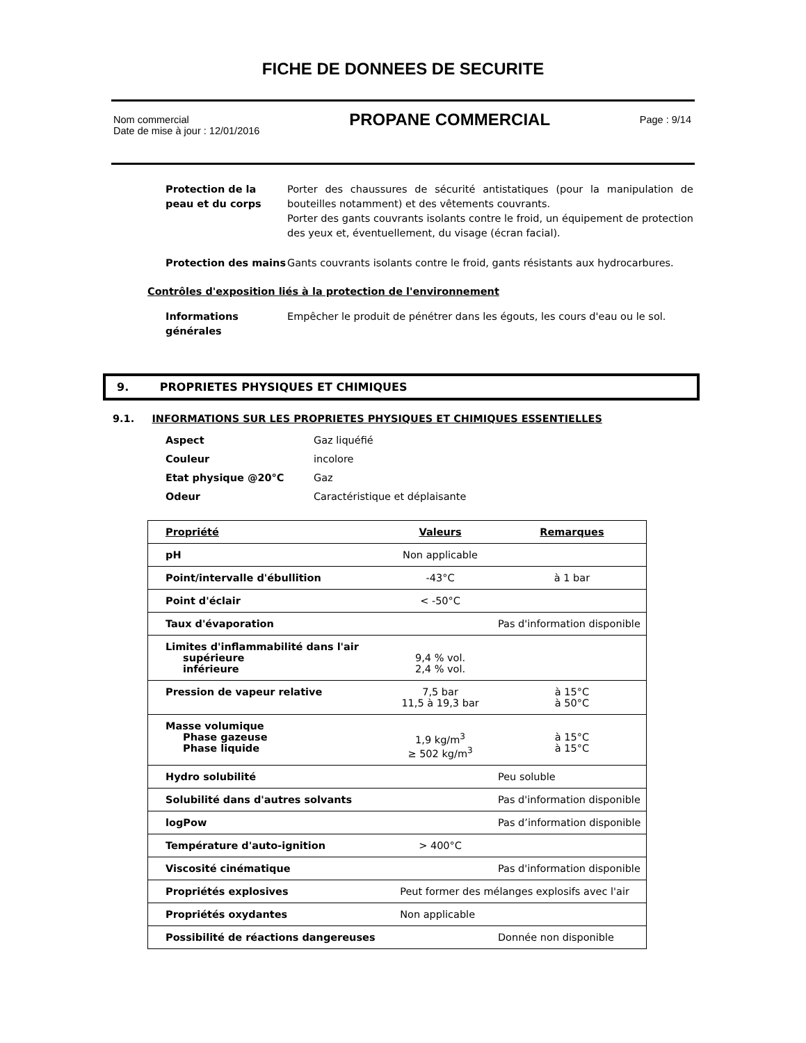FICHE DE DONNEES DE SECURITE
Nom commercial
Date de mise à jour : 12/01/2016
PROPANE COMMERCIAL
Page : 9/14
Protection de la peau et du corps
Porter des chaussures de sécurité antistatiques (pour la manipulation de bouteilles notamment) et des vêtements couvrants.
Porter des gants couvrants isolants contre le froid, un équipement de protection des yeux et, éventuellement, du visage (écran facial).
Protection des mains Gants couvrants isolants contre le froid, gants résistants aux hydrocarbures.
Contrôles d'exposition liés à la protection de l'environnement
Informations générales
Empêcher le produit de pénétrer dans les égouts, les cours d'eau ou le sol.
9. PROPRIETES PHYSIQUES ET CHIMIQUES
9.1. INFORMATIONS SUR LES PROPRIETES PHYSIQUES ET CHIMIQUES ESSENTIELLES
Aspect Gaz liquéfié
Couleur incolore
Etat physique @20°C Gaz
Odeur Caractéristique et déplaisante
| Propriété | Valeurs | Remarques |
| --- | --- | --- |
| pH | Non applicable | |
| Point/intervalle d'ébullition | -43°C | à 1 bar |
| Point d'éclair | < -50°C | |
| Taux d'évaporation | | Pas d'information disponible |
| Limites d'inflammabilité dans l'air supérieure inférieure | 9,4 % vol. 2,4 % vol. | |
| Pression de vapeur relative | 7,5 bar 11,5 à 19,3 bar | à 15°C à 50°C |
| Masse volumique Phase gazeuse Phase liquide | 1,9 kg/m<sup>3</sup> ≥ 502 kg/m<sup>3</sup> | à 15°C à 15°C |
| Hydro solubilité | | Peu soluble |
| Solubilité dans d'autres solvants | | Pas d'information disponible |
| logPow | | Pas d’information disponible |
| Température d'auto-ignition | > 400°C | |
| Viscosité cinématique | | Pas d'information disponible |
| Propriétés explosives | Peut former des mélanges explosifs avec l'air | |
| Propriétés oxydantes | Non applicable | |
| Possibilité de réactions dangereuses | | Donnée non disponible |